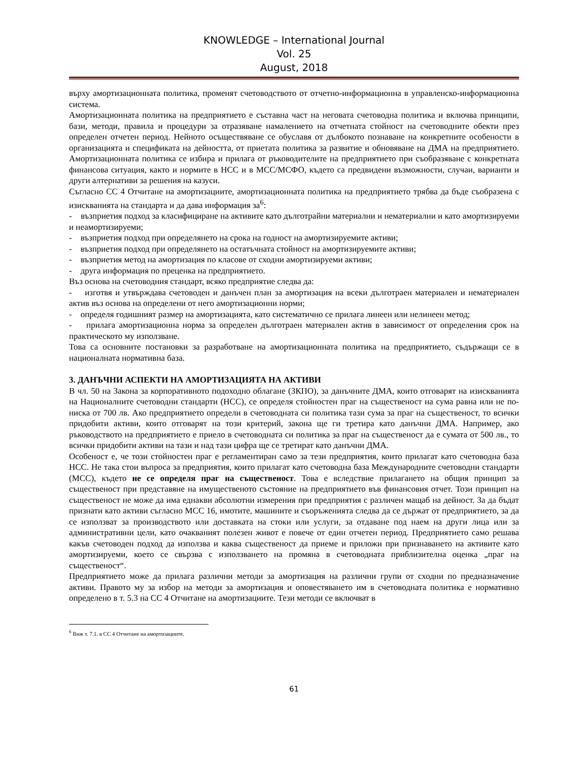KNOWLEDGE – International Journal
Vol. 25
August, 2018
върху амортизационната политика, променят счетоводството от отчетно-информационна в управленско-информационна система.
Амортизационната политика на предприятието е съставна част на неговата счетоводна политика и включва принципи, бази, методи, правила и процедури за отразяване намалението на отчетната стойност на счетоводните обекти през определен отчетен период. Нейното осъществяване се обуславя от дълбокото познаване на конкретните особености в организацията и спецификата на дейността, от приетата политика за развитие и обновяване на ДМА на предприятието. Амортизационната политика се избира и прилага от ръководителите на предприятието при съобразяване с конкретната финансова ситуация, както и нормите в НСС и в МСС/МСФО, където са предвидени възможности, случаи, варианти и други алтернативи за решения на казуси.
Съгласно СС 4 Отчитане на амортизациите, амортизационната политика на предприятието трябва да бъде съобразена с изискванията на стандарта и да дава информация за<sup>6</sup>:
- възприетия подход за класифициране на активите като дълготрайни материални и нематериални и като амортизируеми и неамортизируеми;
- възприетия подход при определянето на срока на годност на амортизируемите активи;
- възприетия подход при определянето на остатъчната стойност на амортизируемите активи;
- възприетия метод на амортизация по класове от сходни амортизируеми активи;
- друга информация по преценка на предприятието.
Въз основа на счетоводния стандарт, всяко предприятие следва да:
- изготвя и утвърждава счетоводен и данъчен план за амортизация на всеки дълготраен материален и нематериален актив въз основа на определени от него амортизационни норми;
- определя годишният размер на амортизацията, като систематично се прилага линеен или нелинеен метод;
- прилага амортизационна норма за определен дълготраен материален актив в зависимост от определения срок на практическото му използване.
Това са основните постановки за разработване на амортизационната политика на предприятието, съдържащи се в националната нормативна база.
3. ДАНЪЧНИ АСПЕКТИ НА АМОРТИЗАЦИЯТА НА АКТИВИ
В чл. 50 на Закона за корпоративното подоходно облагане (ЗКПО), за данъчните ДМА, които отговарят на изискванията на Националните счетоводни стандарти (НСС), се определя стойностен праг на същественост на сума равна или не по-ниска от 700 лв. Ако предприятието определи в счетоводната си политика тази сума за праг на същественост, то всички придобити активи, които отговарят на този критерий, закона ще ги третира като данъчни ДМА. Например, ако ръководството на предприятието е приело в счетоводната си политика за праг на същественост да е сумата от 500 лв., то всички придобити активи на тази и над тази цифра ще се третират като данъчни ДМА.
Особеност е, че този стойностен праг е регламентиран само за тези предприятия, които прилагат като счетоводна база НСС. Не така стои въпроса за предприятия, които прилагат като счетоводна база Международните счетоводни стандарти (МСС), където не се определя праг на същественост. Това е вследствие прилагането на общия принцип за същественост при представяне на имущественото състояние на предприятието във финансовия отчет. Този принцип на същественост не може да има еднакви абсолютни измерения при предприятия с различен мащаб на дейност. За да бъдат признати като активи съгласно МСС 16, имотите, машините и съоръженията следва да се държат от предприятието, за да се използват за производството или доставката на стоки или услуги, за отдаване под наем на други лица или за административни цели, като очакваният полезен живот е повече от един отчетен период. Предприятието само решава какъв счетоводен подход да използва и каква същественост да приеме и приложи при признаването на активите като амортизируеми, което се свързва с използването на промяна в счетоводната приблизителна оценка „праг на същественост“.
Предприятието може да прилага различни методи за амортизация на различни групи от сходни по предназначение активи. Правото му за избор на методи за амортизация и оповестяването им в счетоводната политика е нормативно определено в т. 5.3 на СС 4 Отчитане на амортизациите. Тези методи се включват в
<sup>6</sup> Виж т. 7.1. в СС 4 Отчитане на амортизациите.
61